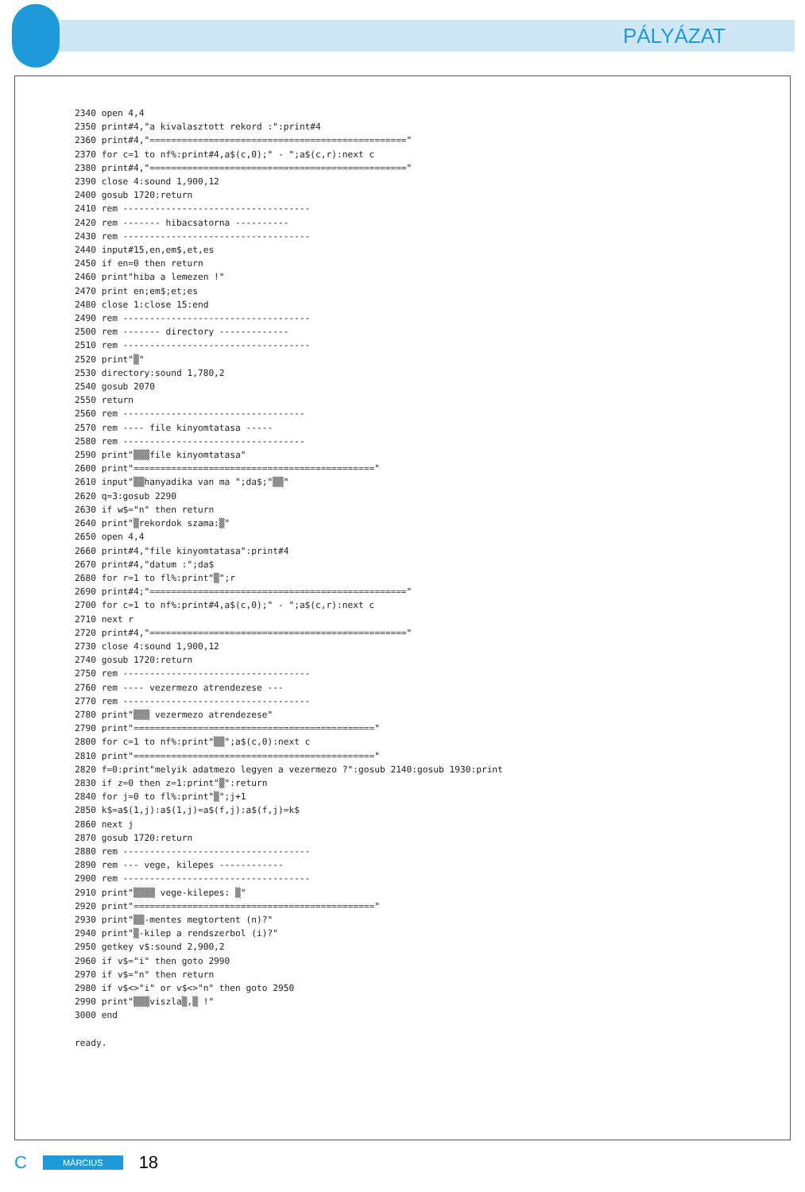PÁLYÁZAT
2340 open 4,4
2350 print#4,"a kivalasztott rekord :":print#4
2360 print#4,"================================================"
2370 for c=1 to nf%:print#4,a$(c,0);" - ";a$(c,r):next c
2380 print#4,"================================================"
2390 close 4:sound 1,900,12
2400 gosub 1720:return
2410 rem -----------------------------------
2420 rem ------- hibacsatorna ----------
2430 rem -----------------------------------
2440 input#15,en,em$,et,es
2450 if en=0 then return
2460 print"hiba a lemezen !"
2470 print en;em$;et;es
2480 close 1:close 15:end
2490 rem -----------------------------------
2500 rem ------- directory -------------
2510 rem -----------------------------------
2520 print"▒"
2530 directory:sound 1,780,2
2540 gosub 2070
2550 return
2560 rem ----------------------------------
2570 rem ---- file kinyomtatasa -----
2580 rem ----------------------------------
2590 print"▒▒▒file kinyomtatasa"
2600 print"============================================="
2610 input"▒▒hanyadika van ma ";da$;"▒▒"
2620 q=3:gosub 2290
2630 if w$="n" then return
2640 print"▒rekordok szama:▒"
2650 open 4,4
2660 print#4,"file kinyomtatasa":print#4
2670 print#4,"datum :";da$
2680 for r=1 to fl%:print"▒";r
2690 print#4;"================================================"
2700 for c=1 to nf%:print#4,a$(c,0);" - ";a$(c,r):next c
2710 next r
2720 print#4,"================================================"
2730 close 4:sound 1,900,12
2740 gosub 1720:return
2750 rem -----------------------------------
2760 rem ---- vezermezo atrendezese ---
2770 rem -----------------------------------
2780 print"▒▒▒ vezermezo atrendezese"
2790 print"============================================="
2800 for c=1 to nf%:print"▒▒";a$(c,0):next c
2810 print"============================================="
2820 f=0:print"melyik adatmezo legyen a vezermezo ?":gosub 2140:gosub 1930:print
2830 if z=0 then z=1:print"▒":return
2840 for j=0 to fl%:print"▒";j+1
2850 k$=a$(1,j):a$(1,j)=a$(f,j):a$(f,j)=k$
2860 next j
2870 gosub 1720:return
2880 rem -----------------------------------
2890 rem --- vege, kilepes ------------
2900 rem -----------------------------------
2910 print"▒▒▒▒ vege-kilepes: ▒"
2920 print"============================================="
2930 print"▒▒-mentes megtortent (n)?"
2940 print"▒-kilep a rendszerbol (i)?"
2950 getkey v$:sound 2,900,2
2960 if v$="i" then goto 2990
2970 if v$="n" then return
2980 if v$<>"i" or v$<>"n" then goto 2950
2990 print"▒▒▒viszla▒,▒ !"
3000 end

ready.
C MÁRCIUS 18